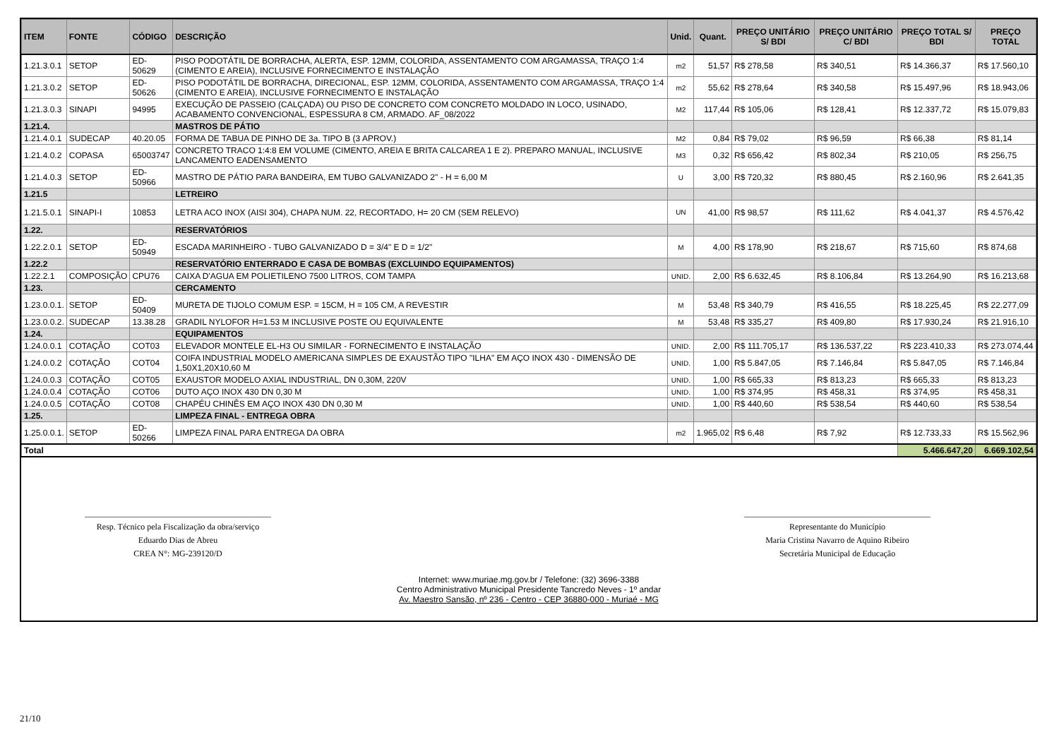| ITEM | FONTE | CÓDIGO | DESCRIÇÃO | Unid. | Quant. | PREÇO UNITÁRIO S/ BDI | PREÇO UNITÁRIO C/ BDI | PREÇO TOTAL S/ BDI | PREÇO TOTAL |
| --- | --- | --- | --- | --- | --- | --- | --- | --- | --- |
| 1.21.3.0.1 | SETOP | ED-50629 | PISO PODOTÁTIL DE BORRACHA, ALERTA, ESP. 12MM, COLORIDA, ASSENTAMENTO COM ARGAMASSA, TRAÇO 1:4 (CIMENTO E AREIA), INCLUSIVE FORNECIMENTO E INSTALAÇÃO | m2 | 51,57 | R$ 278,58 | R$ 340,51 | R$ 14.366,37 | R$ 17.560,10 |
| 1.21.3.0.2 | SETOP | ED-50626 | PISO PODOTÁTIL DE BORRACHA, DIRECIONAL, ESP. 12MM, COLORIDA, ASSENTAMENTO COM ARGAMASSA, TRAÇO 1:4 (CIMENTO E AREIA), INCLUSIVE FORNECIMENTO E INSTALAÇÃO | m2 | 55,62 | R$ 278,64 | R$ 340,58 | R$ 15.497,96 | R$ 18.943,06 |
| 1.21.3.0.3 | SINAPI | 94995 | EXECUÇÃO DE PASSEIO (CALÇADA) OU PISO DE CONCRETO COM CONCRETO MOLDADO IN LOCO, USINADO, ACABAMENTO CONVENCIONAL, ESPESSURA 8 CM, ARMADO. AF_08/2022 | M2 | 117,44 | R$ 105,06 | R$ 128,41 | R$ 12.337,72 | R$ 15.079,83 |
| 1.21.4. | | | MASTROS DE PÁTIO | | | | | | |
| 1.21.4.0.1 | SUDECAP | 40.20.05 | FORMA DE TABUA DE PINHO DE 3a. TIPO B (3 APROV.) | M2 | 0,84 | R$ 79,02 | R$ 96,59 | R$ 66,38 | R$ 81,14 |
| 1.21.4.0.2 | COPASA | 65003747 | CONCRETO TRACO 1:4:8 EM VOLUME (CIMENTO, AREIA E BRITA CALCAREA 1 E 2). PREPARO MANUAL, INCLUSIVE LANCAMENTO EADENSAMENTO | M3 | 0,32 | R$ 656,42 | R$ 802,34 | R$ 210,05 | R$ 256,75 |
| 1.21.4.0.3 | SETOP | ED-50966 | MASTRO DE PÁTIO PARA BANDEIRA, EM TUBO GALVANIZADO 2" - H = 6,00 M | U | 3,00 | R$ 720,32 | R$ 880,45 | R$ 2.160,96 | R$ 2.641,35 |
| 1.21.5 | | | LETREIRO | | | | | | |
| 1.21.5.0.1 | SINAPI-I | 10853 | LETRA ACO INOX (AISI 304), CHAPA NUM. 22, RECORTADO, H= 20 CM (SEM RELEVO) | UN | 41,00 | R$ 98,57 | R$ 111,62 | R$ 4.041,37 | R$ 4.576,42 |
| 1.22. | | | RESERVATÓRIOS | | | | | | |
| 1.22.2.0.1 | SETOP | ED-50949 | ESCADA MARINHEIRO - TUBO GALVANIZADO D = 3/4" E D = 1/2" | M | 4,00 | R$ 178,90 | R$ 218,67 | R$ 715,60 | R$ 874,68 |
| 1.22.2 | | | RESERVATÓRIO ENTERRADO E CASA DE BOMBAS (EXCLUINDO EQUIPAMENTOS) | | | | | | |
| 1.22.2.1 | COMPOSIÇÃO | CPU76 | CAIXA D'AGUA EM POLIETILENO 7500 LITROS, COM TAMPA | UNID. | 2,00 | R$ 6.632,45 | R$ 8.106,84 | R$ 13.264,90 | R$ 16.213,68 |
| 1.23. | | | CERCAMENTO | | | | | | |
| 1.23.0.0.1. | SETOP | ED-50409 | MURETA DE TIJOLO COMUM ESP. = 15CM, H = 105 CM, A REVESTIR | M | 53,48 | R$ 340,79 | R$ 416,55 | R$ 18.225,45 | R$ 22.277,09 |
| 1.23.0.0.2. | SUDECAP | 13.38.28 | GRADIL NYLOFOR H=1.53 M INCLUSIVE POSTE OU EQUIVALENTE | M | 53,48 | R$ 335,27 | R$ 409,80 | R$ 17.930,24 | R$ 21.916,10 |
| 1.24. | | | EQUIPAMENTOS | | | | | | |
| 1.24.0.0.1 | COTAÇÃO | COT03 | ELEVADOR MONTELE EL-H3 OU SIMILAR - FORNECIMENTO E INSTALAÇÃO | UNID. | 2,00 | R$ 111.705,17 | R$ 136.537,22 | R$ 223.410,33 | R$ 273.074,44 |
| 1.24.0.0.2 | COTAÇÃO | COT04 | COIFA INDUSTRIAL MODELO AMERICANA SIMPLES DE EXAUSTÃO TIPO "ILHA" EM AÇO INOX 430 - DIMENSÃO DE 1,50X1,20X10,60 M | UNID. | 1,00 | R$ 5.847,05 | R$ 7.146,84 | R$ 5.847,05 | R$ 7.146,84 |
| 1.24.0.0.3 | COTAÇÃO | COT05 | EXAUSTOR MODELO AXIAL INDUSTRIAL, DN 0,30M, 220V | UNID. | 1,00 | R$ 665,33 | R$ 813,23 | R$ 665,33 | R$ 813,23 |
| 1.24.0.0.4 | COTAÇÃO | COT06 | DUTO AÇO INOX 430 DN 0,30 M | UNID. | 1,00 | R$ 374,95 | R$ 458,31 | R$ 374,95 | R$ 458,31 |
| 1.24.0.0.5 | COTAÇÃO | COT08 | CHAPÉU CHINÊS EM AÇO INOX 430 DN 0,30 M | UNID. | 1,00 | R$ 440,60 | R$ 538,54 | R$ 440,60 | R$ 538,54 |
| 1.25. | | | LIMPEZA FINAL - ENTREGA OBRA | | | | | | |
| 1.25.0.0.1. | SETOP | ED-50266 | LIMPEZA FINAL PARA ENTREGA DA OBRA | m2 | 1.965,02 | R$ 6,48 | R$ 7,92 | R$ 12.733,33 | R$ 15.562,96 |
| Total | | | | | | | | 5.466.647,20 | 6.669.102,54 |
____________________________________________
Resp. Técnico pela Fiscalização da obra/serviço
Eduardo Dias de Abreu
CREA N°: MG-239120/D
____________________________________________
Representante do Município
Maria Cristina Navarro de Aquino Ribeiro
Secretária Municipal de Educação
Internet: www.muriae.mg.gov.br / Telefone: (32) 3696-3388
Centro Administrativo Municipal Presidente Tancredo Neves - 1º andar
Av. Maestro Sansão, nº 236 - Centro - CEP 36880-000 - Muriaé - MG
21/10